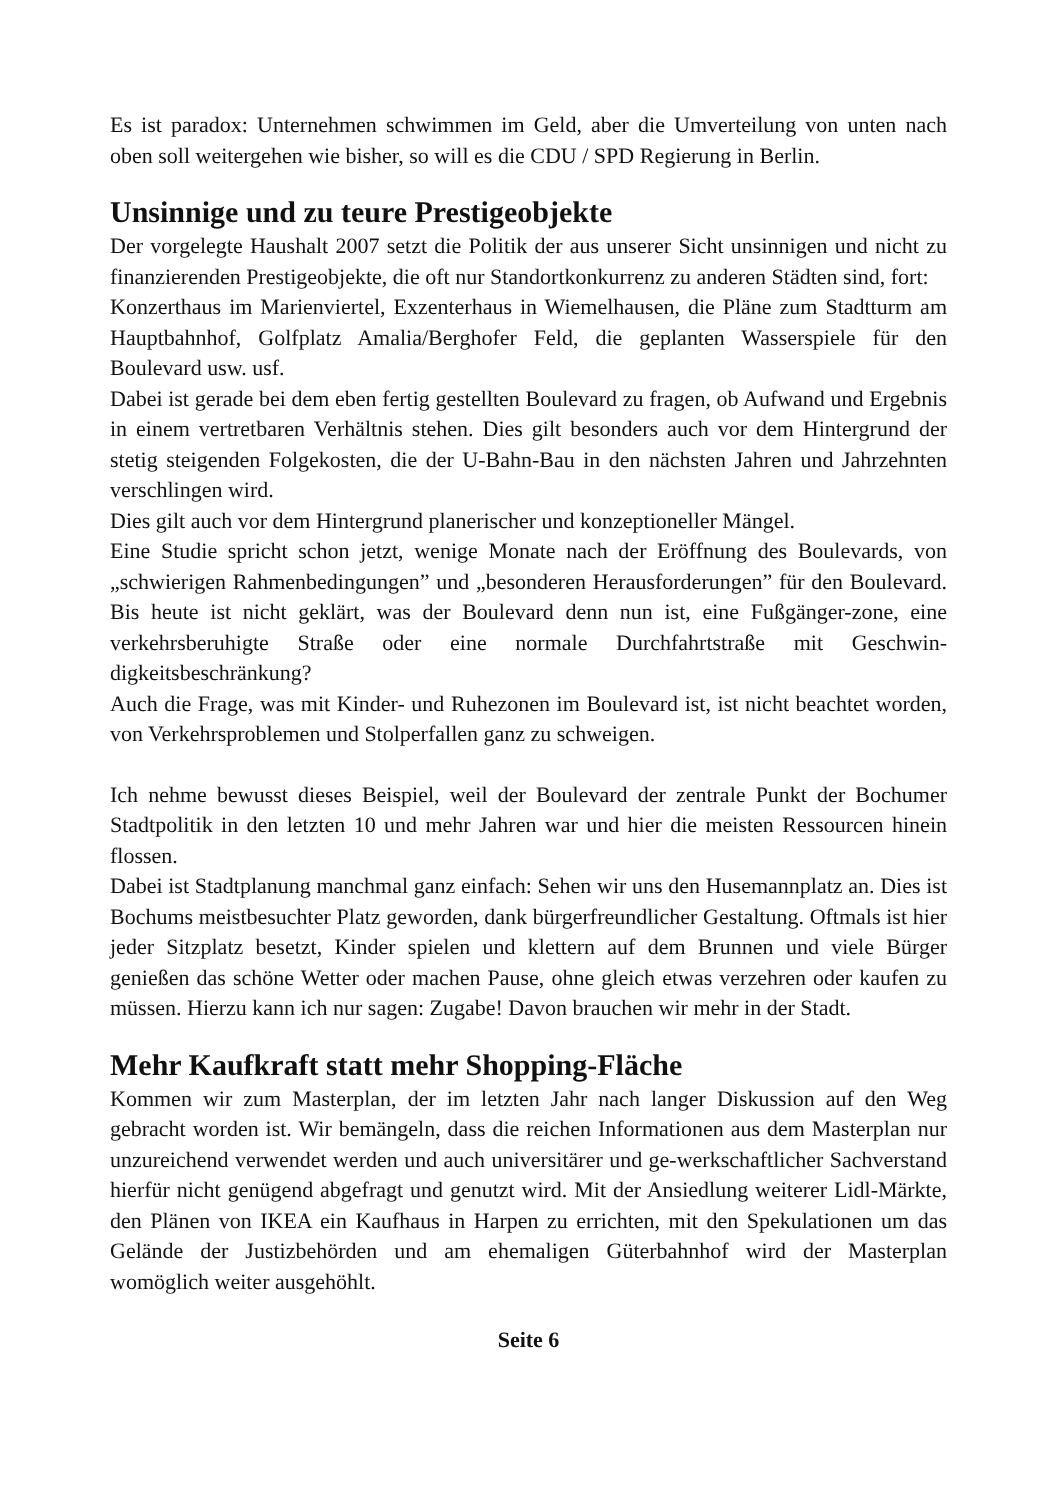Es ist paradox: Unternehmen schwimmen im Geld, aber die Umverteilung von unten nach oben soll weitergehen wie bisher, so will es die CDU / SPD Regierung in Berlin.
Unsinnige und zu teure Prestigeobjekte
Der vorgelegte Haushalt 2007 setzt die Politik der aus unserer Sicht unsinnigen und nicht zu finanzierenden Prestigeobjekte, die oft nur Standortkonkurrenz zu anderen Städten sind, fort:
Konzerthaus im Marienviertel, Exzenterhaus in Wiemelhausen, die Pläne zum Stadtturm am Hauptbahnhof, Golfplatz Amalia/Berghofer Feld, die geplanten Wasserspiele für den Boulevard usw. usf.
Dabei ist gerade bei dem eben fertig gestellten Boulevard zu fragen, ob Aufwand und Ergebnis in einem vertretbaren Verhältnis stehen. Dies gilt besonders auch vor dem Hintergrund der stetig steigenden Folgekosten, die der U-Bahn-Bau in den nächsten Jahren und Jahrzehnten verschlingen wird.
Dies gilt auch vor dem Hintergrund planerischer und konzeptioneller Mängel.
Eine Studie spricht schon jetzt, wenige Monate nach der Eröffnung des Boulevards, von „schwierigen Rahmenbedingungen” und „besonderen Herausforderungen” für den Boulevard. Bis heute ist nicht geklärt, was der Boulevard denn nun ist, eine Fußgänger-zone, eine verkehrsberuhigte Straße oder eine normale Durchfahrtstraße mit Geschwin-digkeitsbeschränkung?
Auch die Frage, was mit Kinder- und Ruhezonen im Boulevard ist, ist nicht beachtet worden, von Verkehrsproblemen und Stolperfallen ganz zu schweigen.
Ich nehme bewusst dieses Beispiel, weil der Boulevard der zentrale Punkt der Bochumer Stadtpolitik in den letzten 10 und mehr Jahren war und hier die meisten Ressourcen hinein flossen.
Dabei ist Stadtplanung manchmal ganz einfach: Sehen wir uns den Husemannplatz an. Dies ist Bochums meistbesuchter Platz geworden, dank bürgerfreundlicher Gestaltung. Oftmals ist hier jeder Sitzplatz besetzt, Kinder spielen und klettern auf dem Brunnen und viele Bürger genießen das schöne Wetter oder machen Pause, ohne gleich etwas verzehren oder kaufen zu müssen. Hierzu kann ich nur sagen: Zugabe! Davon brauchen wir mehr in der Stadt.
Mehr Kaufkraft statt mehr Shopping-Fläche
Kommen wir zum Masterplan, der im letzten Jahr nach langer Diskussion auf den Weg gebracht worden ist. Wir bemängeln, dass die reichen Informationen aus dem Masterplan nur unzureichend verwendet werden und auch universitärer und ge-werkschaftlicher Sachverstand hierfür nicht genügend abgefragt und genutzt wird. Mit der Ansiedlung weiterer Lidl-Märkte, den Plänen von IKEA ein Kaufhaus in Harpen zu errichten, mit den Spekulationen um das Gelände der Justizbehörden und am ehemaligen Güterbahnhof wird der Masterplan womöglich weiter ausgehöhlt.
Seite 6